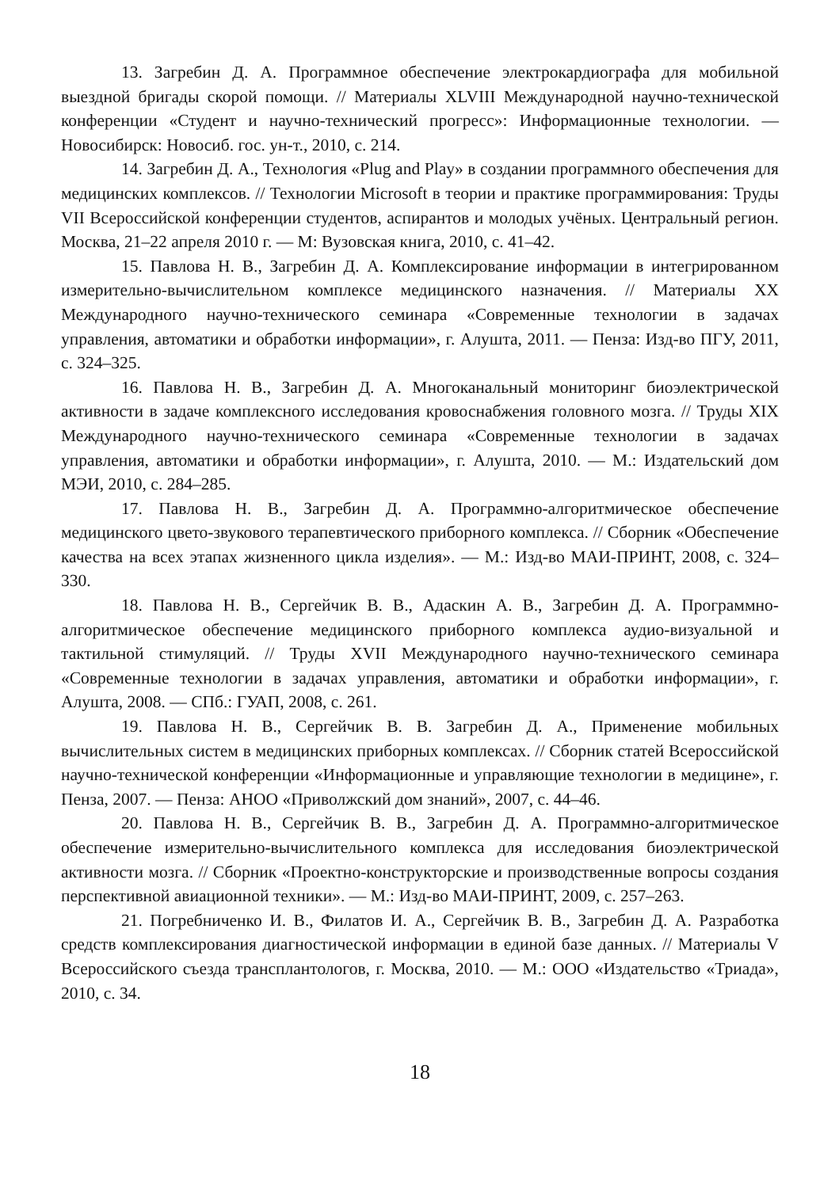13. Загребин Д. А. Программное обеспечение электрокардиографа для мобильной выездной бригады скорой помощи. // Материалы XLVIII Международной научно-технической конференции «Студент и научно-технический прогресс»: Информационные технологии. — Новосибирск: Новосиб. гос. ун-т., 2010, с. 214.
14. Загребин Д. А., Технология «Plug and Play» в создании программного обеспечения для медицинских комплексов. // Технологии Microsoft в теории и практике программирования: Труды VII Всероссийской конференции студентов, аспирантов и молодых учёных. Центральный регион. Москва, 21–22 апреля 2010 г. — М: Вузовская книга, 2010, с. 41–42.
15. Павлова Н. В., Загребин Д. А. Комплексирование информации в интегрированном измерительно-вычислительном комплексе медицинского назначения. // Материалы XX Международного научно-технического семинара «Современные технологии в задачах управления, автоматики и обработки информации», г. Алушта, 2011. — Пенза: Изд-во ПГУ, 2011, с. 324–325.
16. Павлова Н. В., Загребин Д. А. Многоканальный мониторинг биоэлектрической активности в задаче комплексного исследования кровоснабжения головного мозга. // Труды XIX Международного научно-технического семинара «Современные технологии в задачах управления, автоматики и обработки информации», г. Алушта, 2010. — М.: Издательский дом МЭИ, 2010, с. 284–285.
17. Павлова Н. В., Загребин Д. А. Программно-алгоритмическое обеспечение медицинского цвето-звукового терапевтического приборного комплекса. // Сборник «Обеспечение качества на всех этапах жизненного цикла изделия». — М.: Изд-во МАИ-ПРИНТ, 2008, с. 324–330.
18. Павлова Н. В., Сергейчик В. В., Адаскин А. В., Загребин Д. А. Программно-алгоритмическое обеспечение медицинского приборного комплекса аудио-визуальной и тактильной стимуляций. // Труды XVII Международного научно-технического семинара «Современные технологии в задачах управления, автоматики и обработки информации», г. Алушта, 2008. — СПб.: ГУАП, 2008, с. 261.
19. Павлова Н. В., Сергейчик В. В. Загребин Д. А., Применение мобильных вычислительных систем в медицинских приборных комплексах. // Сборник статей Всероссийской научно-технической конференции «Информационные и управляющие технологии в медицине», г. Пенза, 2007. — Пенза: АНОО «Приволжский дом знаний», 2007, с. 44–46.
20. Павлова Н. В., Сергейчик В. В., Загребин Д. А. Программно-алгоритмическое обеспечение измерительно-вычислительного комплекса для исследования биоэлектрической активности мозга. // Сборник «Проектно-конструкторские и производственные вопросы создания перспективной авиационной техники». — М.: Изд-во МАИ-ПРИНТ, 2009, с. 257–263.
21. Погребниченко И. В., Филатов И. А., Сергейчик В. В., Загребин Д. А. Разработка средств комплексирования диагностической информации в единой базе данных. // Материалы V Всероссийского съезда трансплантологов, г. Москва, 2010. — М.: ООО «Издательство «Триада», 2010, с. 34.
18